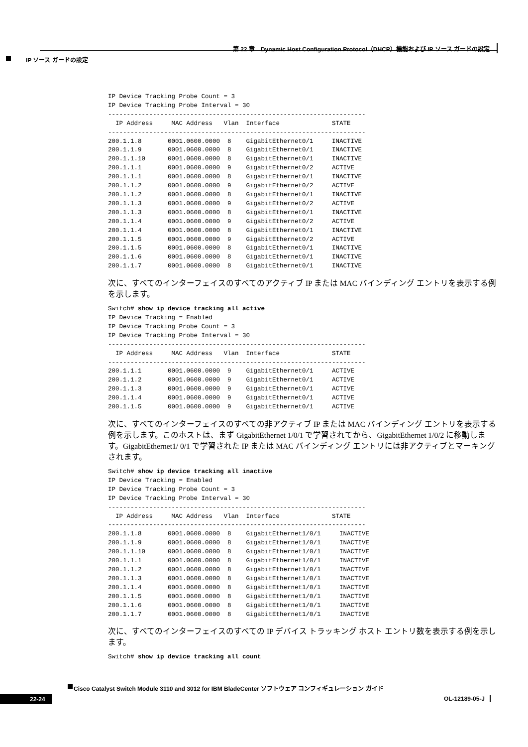第 22 章　Dynamic Host Configuration Protocol（DHCP）機能および IP ソース ガードの設定
IP ソース ガードの設定
IP Device Tracking Probe Count = 3
IP Device Tracking Probe Interval = 30
---------------------------------------------------------------------
  IP Address     MAC Address   Vlan  Interface              STATE
---------------------------------------------------------------------
200.1.1.8       0001.0600.0000  8    GigabitEthernet0/1     INACTIVE
200.1.1.9       0001.0600.0000  8    GigabitEthernet0/1     INACTIVE
200.1.1.10      0001.0600.0000  8    GigabitEthernet0/1     INACTIVE
200.1.1.1       0001.0600.0000  9    GigabitEthernet0/2     ACTIVE
200.1.1.1       0001.0600.0000  8    GigabitEthernet0/1     INACTIVE
200.1.1.2       0001.0600.0000  9    GigabitEthernet0/2     ACTIVE
200.1.1.2       0001.0600.0000  8    GigabitEthernet0/1     INACTIVE
200.1.1.3       0001.0600.0000  9    GigabitEthernet0/2     ACTIVE
200.1.1.3       0001.0600.0000  8    GigabitEthernet0/1     INACTIVE
200.1.1.4       0001.0600.0000  9    GigabitEthernet0/2     ACTIVE
200.1.1.4       0001.0600.0000  8    GigabitEthernet0/1     INACTIVE
200.1.1.5       0001.0600.0000  9    GigabitEthernet0/2     ACTIVE
200.1.1.5       0001.0600.0000  8    GigabitEthernet0/1     INACTIVE
200.1.1.6       0001.0600.0000  8    GigabitEthernet0/1     INACTIVE
200.1.1.7       0001.0600.0000  8    GigabitEthernet0/1     INACTIVE
次に、すべてのインターフェイスのすべてのアクティブ IP または MAC バインディング エントリを表示する例を示します。
Switch# show ip device tracking all active
IP Device Tracking = Enabled
IP Device Tracking Probe Count = 3
IP Device Tracking Probe Interval = 30
---------------------------------------------------------------------
  IP Address     MAC Address   Vlan  Interface              STATE
---------------------------------------------------------------------
200.1.1.1       0001.0600.0000  9    GigabitEthernet0/1     ACTIVE
200.1.1.2       0001.0600.0000  9    GigabitEthernet0/1     ACTIVE
200.1.1.3       0001.0600.0000  9    GigabitEthernet0/1     ACTIVE
200.1.1.4       0001.0600.0000  9    GigabitEthernet0/1     ACTIVE
200.1.1.5       0001.0600.0000  9    GigabitEthernet0/1     ACTIVE
次に、すべてのインターフェイスのすべての非アクティブ IP または MAC バインディング エントリを表示する例を示します。このホストは、まず GigabitEthernet 1/0/1 で学習されてから、GigabitEthernet 1/0/2 に移動します。GigabitEthernet1/ 0/1 で学習された IP または MAC バインディング エントリには非アクティブとマーキングされます。
Switch# show ip device tracking all inactive
IP Device Tracking = Enabled
IP Device Tracking Probe Count = 3
IP Device Tracking Probe Interval = 30
---------------------------------------------------------------------
  IP Address     MAC Address   Vlan  Interface              STATE
---------------------------------------------------------------------
200.1.1.8       0001.0600.0000  8    GigabitEthernet1/0/1     INACTIVE
200.1.1.9       0001.0600.0000  8    GigabitEthernet1/0/1     INACTIVE
200.1.1.10      0001.0600.0000  8    GigabitEthernet1/0/1     INACTIVE
200.1.1.1       0001.0600.0000  8    GigabitEthernet1/0/1     INACTIVE
200.1.1.2       0001.0600.0000  8    GigabitEthernet1/0/1     INACTIVE
200.1.1.3       0001.0600.0000  8    GigabitEthernet1/0/1     INACTIVE
200.1.1.4       0001.0600.0000  8    GigabitEthernet1/0/1     INACTIVE
200.1.1.5       0001.0600.0000  8    GigabitEthernet1/0/1     INACTIVE
200.1.1.6       0001.0600.0000  8    GigabitEthernet1/0/1     INACTIVE
200.1.1.7       0001.0600.0000  8    GigabitEthernet1/0/1     INACTIVE
次に、すべてのインターフェイスのすべての IP デバイス トラッキング ホスト エントリ数を表示する例を示します。
Switch# show ip device tracking all count
Cisco Catalyst Switch Module 3110 and 3012 for IBM BladeCenter ソフトウェア コンフィギュレーション ガイド
22-24
OL-12189-05-J